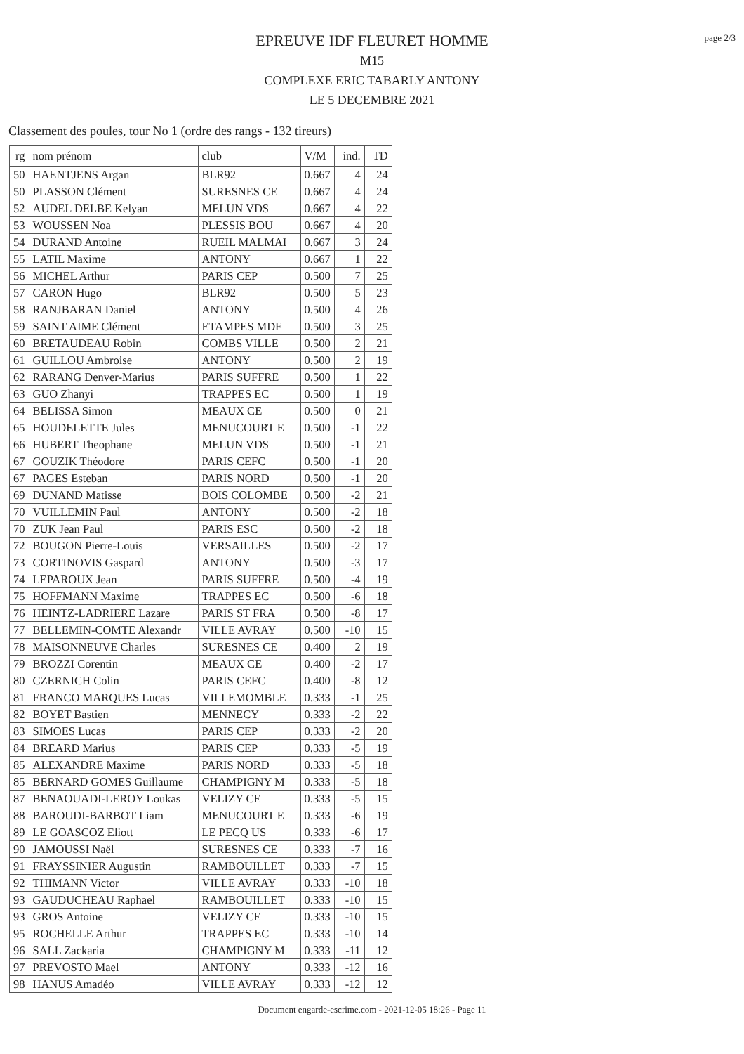page 2/3
EPREUVE IDF FLEURET HOMME
M15
COMPLEXE ERIC TABARLY ANTONY
LE 5 DECEMBRE 2021
Classement des poules, tour No 1 (ordre des rangs - 132 tireurs)
| rg | nom prénom | club | V/M | ind. | TD |
| --- | --- | --- | --- | --- | --- |
| 50 | HAENTJENS Argan | BLR92 | 0.667 | 4 | 24 |
| 50 | PLASSON Clément | SURESNES CE | 0.667 | 4 | 24 |
| 52 | AUDEL DELBE Kelyan | MELUN VDS | 0.667 | 4 | 22 |
| 53 | WOUSSEN Noa | PLESSIS BOU | 0.667 | 4 | 20 |
| 54 | DURAND Antoine | RUEIL MALMAI | 0.667 | 3 | 24 |
| 55 | LATIL Maxime | ANTONY | 0.667 | 1 | 22 |
| 56 | MICHEL Arthur | PARIS CEP | 0.500 | 7 | 25 |
| 57 | CARON Hugo | BLR92 | 0.500 | 5 | 23 |
| 58 | RANJBARAN Daniel | ANTONY | 0.500 | 4 | 26 |
| 59 | SAINT AIME Clément | ETAMPES MDF | 0.500 | 3 | 25 |
| 60 | BRETAUDEAU Robin | COMBS VILLE | 0.500 | 2 | 21 |
| 61 | GUILLOU Ambroise | ANTONY | 0.500 | 2 | 19 |
| 62 | RARANG Denver-Marius | PARIS SUFFRE | 0.500 | 1 | 22 |
| 63 | GUO Zhanyi | TRAPPES EC | 0.500 | 1 | 19 |
| 64 | BELISSA Simon | MEAUX CE | 0.500 | 0 | 21 |
| 65 | HOUDELETTE Jules | MENUCOURT E | 0.500 | -1 | 22 |
| 66 | HUBERT Theophane | MELUN VDS | 0.500 | -1 | 21 |
| 67 | GOUZIK Théodore | PARIS CEFC | 0.500 | -1 | 20 |
| 67 | PAGES Esteban | PARIS NORD | 0.500 | -1 | 20 |
| 69 | DUNAND Matisse | BOIS COLOMBE | 0.500 | -2 | 21 |
| 70 | VUILLEMIN Paul | ANTONY | 0.500 | -2 | 18 |
| 70 | ZUK Jean Paul | PARIS ESC | 0.500 | -2 | 18 |
| 72 | BOUGON Pierre-Louis | VERSAILLES | 0.500 | -2 | 17 |
| 73 | CORTINOVIS Gaspard | ANTONY | 0.500 | -3 | 17 |
| 74 | LEPAROUX Jean | PARIS SUFFRE | 0.500 | -4 | 19 |
| 75 | HOFFMANN Maxime | TRAPPES EC | 0.500 | -6 | 18 |
| 76 | HEINTZ-LADRIERE Lazare | PARIS ST FRA | 0.500 | -8 | 17 |
| 77 | BELLEMIN-COMTE Alexandr | VILLE AVRAY | 0.500 | -10 | 15 |
| 78 | MAISONNEUVE Charles | SURESNES CE | 0.400 | 2 | 19 |
| 79 | BROZZI Corentin | MEAUX CE | 0.400 | -2 | 17 |
| 80 | CZERNICH Colin | PARIS CEFC | 0.400 | -8 | 12 |
| 81 | FRANCO MARQUES Lucas | VILLEMOMBLE | 0.333 | -1 | 25 |
| 82 | BOYET Bastien | MENNECY | 0.333 | -2 | 22 |
| 83 | SIMOES Lucas | PARIS CEP | 0.333 | -2 | 20 |
| 84 | BREARD Marius | PARIS CEP | 0.333 | -5 | 19 |
| 85 | ALEXANDRE Maxime | PARIS NORD | 0.333 | -5 | 18 |
| 85 | BERNARD GOMES Guillaume | CHAMPIGNY M | 0.333 | -5 | 18 |
| 87 | BENAOUADI-LEROY Loukas | VELIZY CE | 0.333 | -5 | 15 |
| 88 | BAROUDI-BARBOT Liam | MENUCOURT E | 0.333 | -6 | 19 |
| 89 | LE GOASCOZ Eliott | LE PECQ US | 0.333 | -6 | 17 |
| 90 | JAMOUSSI Naël | SURESNES CE | 0.333 | -7 | 16 |
| 91 | FRAYSSINIER Augustin | RAMBOUILLET | 0.333 | -7 | 15 |
| 92 | THIMANN Victor | VILLE AVRAY | 0.333 | -10 | 18 |
| 93 | GAUDUCHEAU Raphael | RAMBOUILLET | 0.333 | -10 | 15 |
| 93 | GROS Antoine | VELIZY CE | 0.333 | -10 | 15 |
| 95 | ROCHELLE Arthur | TRAPPES EC | 0.333 | -10 | 14 |
| 96 | SALL Zackaria | CHAMPIGNY M | 0.333 | -11 | 12 |
| 97 | PREVOSTO Mael | ANTONY | 0.333 | -12 | 16 |
| 98 | HANUS Amadéo | VILLE AVRAY | 0.333 | -12 | 12 |
Document engarde-escrime.com - 2021-12-05 18:26 - Page 11